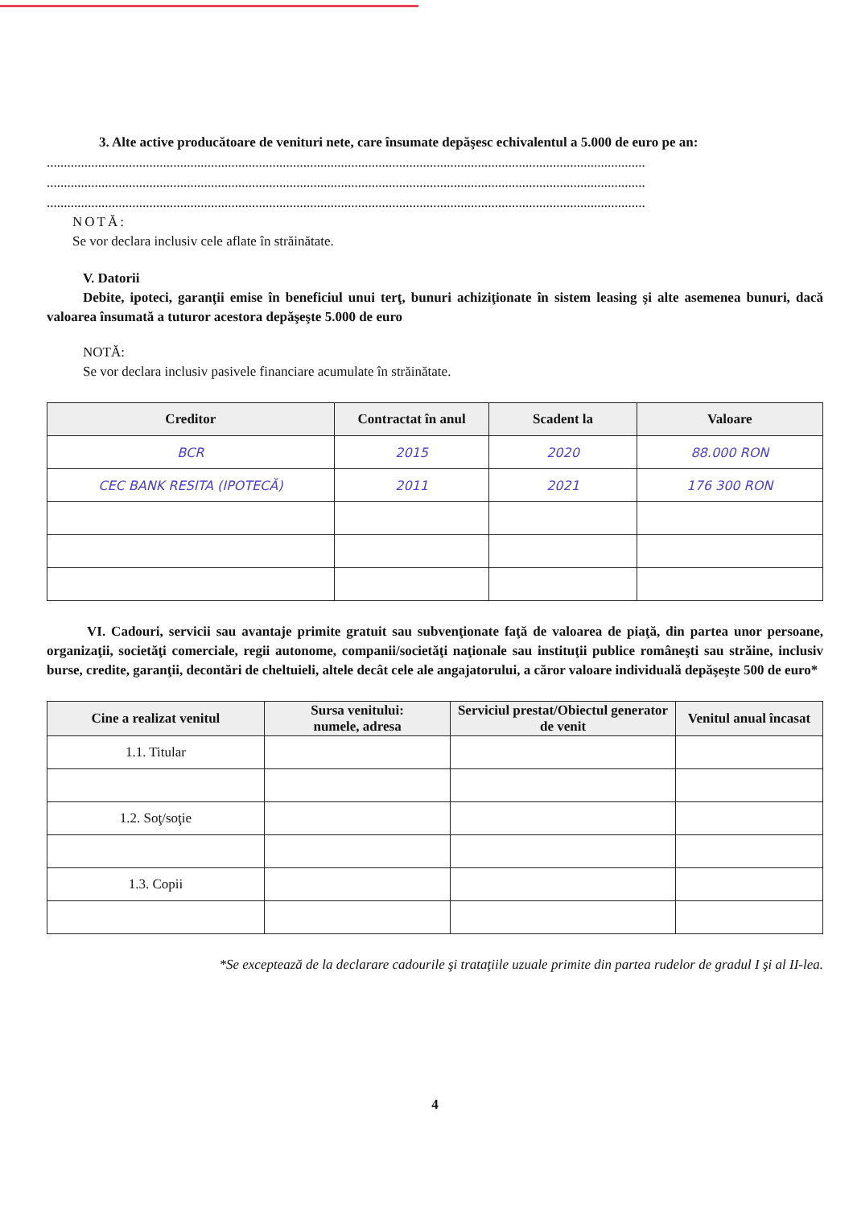3. Alte active producătoare de venituri nete, care însumate depăşesc echivalentul a 5.000 de euro pe an:
...............................................................................................................................................................................
...............................................................................................................................................................................
...............................................................................................................................................................................
NOTĂ:
Se vor declara inclusiv cele aflate în străinătate.
V. Datorii
Debite, ipoteci, garanţii emise în beneficiul unui terţ, bunuri achiziţionate în sistem leasing şi alte asemenea bunuri, dacă valoarea însumată a tuturor acestora depăşeşte 5.000 de euro
NOTĂ:
Se vor declara inclusiv pasivele financiare acumulate în străinătate.
| Creditor | Contractat în anul | Scadent la | Valoare |
| --- | --- | --- | --- |
| BCR | 2015 | 2020 | 88.000 RON |
| CEC BANK RESITA (IPOTECĂ) | 2011 | 2021 | 176 300 RON |
VI. Cadouri, servicii sau avantaje primite gratuit sau subvenţionate faţă de valoarea de piaţă, din partea unor persoane, organizaţii, societăţi comerciale, regii autonome, companii/societăţi naţionale sau instituţii publice româneşti sau străine, inclusiv burse, credite, garanţii, decontări de cheltuieli, altele decât cele ale angajatorului, a căror valoare individuală depăşeşte 500 de euro*
| Cine a realizat venitul | Sursa venitului: numele, adresa | Serviciul prestat/Obiectul generator de venit | Venitul anual încasat |
| --- | --- | --- | --- |
| 1.1. Titular | | | |
| 1.2. Soţ/soţie | | | |
| 1.3. Copii | | | |
*Se exceptează de la declarare cadourile şi trataţiile uzuale primite din partea rudelor de gradul I şi al II-lea.
4